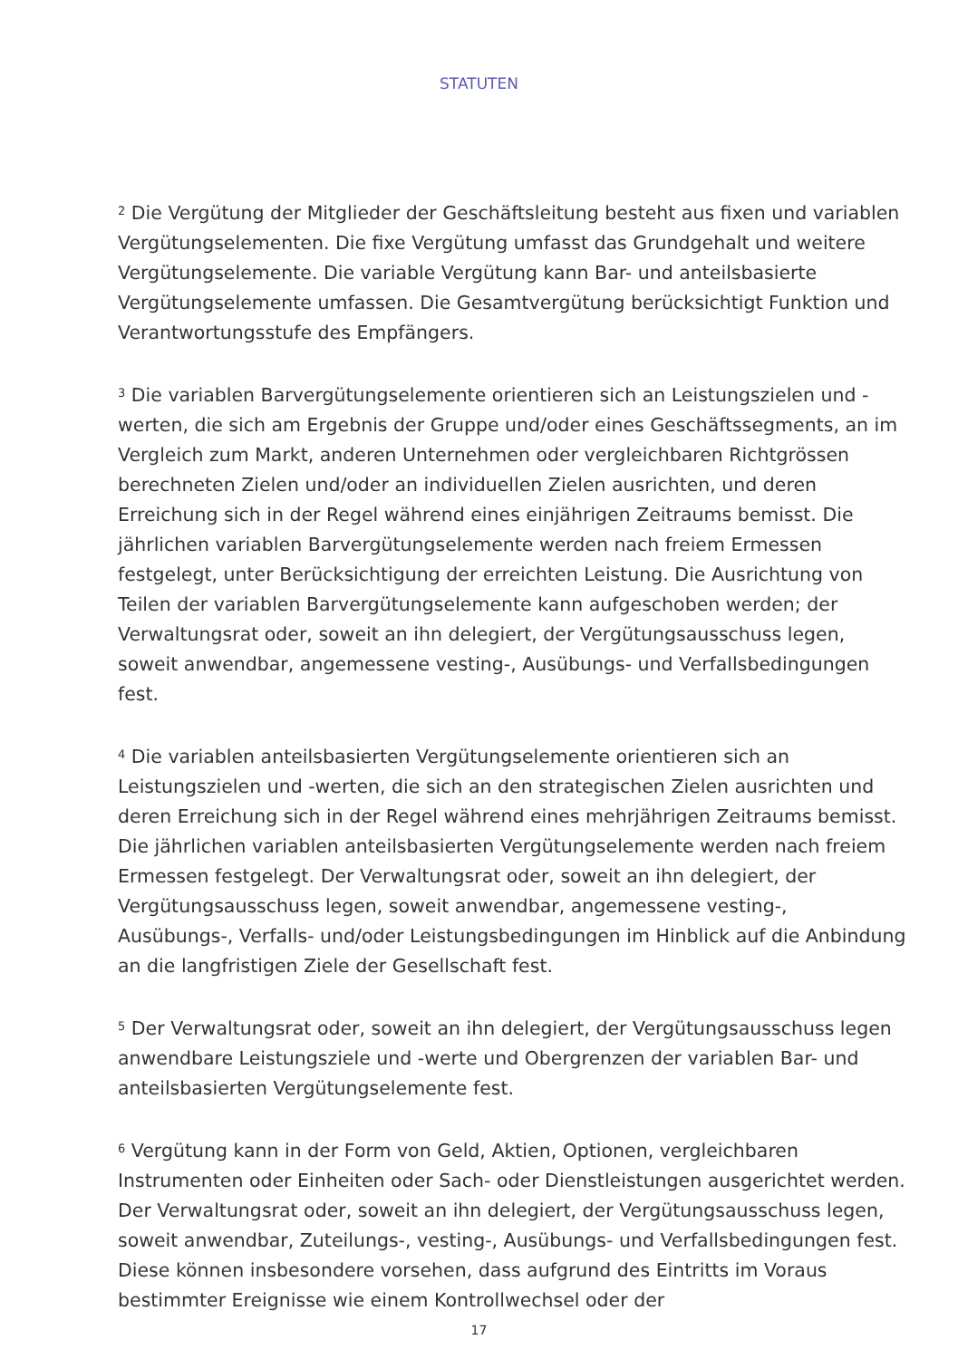STATUTEN
<sup>2</sup> Die Vergütung der Mitglieder der Geschäftsleitung besteht aus fixen und variablen Vergütungselementen. Die fixe Vergütung umfasst das Grundgehalt und weitere Vergütungselemente. Die variable Vergütung kann Bar- und anteilsbasierte Vergütungselemente umfassen. Die Gesamtvergütung berücksichtigt Funktion und Verantwortungsstufe des Empfängers.
<sup>3</sup> Die variablen Barvergütungselemente orientieren sich an Leistungszielen und -werten, die sich am Ergebnis der Gruppe und/oder eines Geschäftssegments, an im Vergleich zum Markt, anderen Unternehmen oder vergleichbaren Richtgrössen berechneten Zielen und/oder an individuellen Zielen ausrichten, und deren Erreichung sich in der Regel während eines einjährigen Zeitraums bemisst. Die jährlichen variablen Barvergütungselemente werden nach freiem Ermessen festgelegt, unter Berücksichtigung der erreichten Leistung. Die Ausrichtung von Teilen der variablen Barvergütungselemente kann aufgeschoben werden; der Verwaltungsrat oder, soweit an ihn delegiert, der Vergütungsausschuss legen, soweit anwendbar, angemessene vesting-, Ausübungs- und Verfallsbedingungen fest.
<sup>4</sup> Die variablen anteilsbasierten Vergütungselemente orientieren sich an Leistungszielen und -werten, die sich an den strategischen Zielen ausrichten und deren Erreichung sich in der Regel während eines mehrjährigen Zeitraums bemisst. Die jährlichen variablen anteilsbasierten Vergütungselemente werden nach freiem Ermessen festgelegt. Der Verwaltungsrat oder, soweit an ihn delegiert, der Vergütungsausschuss legen, soweit anwendbar, angemessene vesting-, Ausübungs-, Verfalls- und/oder Leistungsbedingungen im Hinblick auf die Anbindung an die langfristigen Ziele der Gesellschaft fest.
<sup>5</sup> Der Verwaltungsrat oder, soweit an ihn delegiert, der Vergütungsausschuss legen anwendbare Leistungsziele und -werte und Obergrenzen der variablen Bar- und anteilsbasierten Vergütungselemente fest.
<sup>6</sup> Vergütung kann in der Form von Geld, Aktien, Optionen, vergleichbaren Instrumenten oder Einheiten oder Sach- oder Dienstleistungen ausgerichtet werden. Der Verwaltungsrat oder, soweit an ihn delegiert, der Vergütungsausschuss legen, soweit anwendbar, Zuteilungs-, vesting-, Ausübungs- und Verfallsbedingungen fest. Diese können insbesondere vorsehen, dass aufgrund des Eintritts im Voraus bestimmter Ereignisse wie einem Kontrollwechsel oder der
17